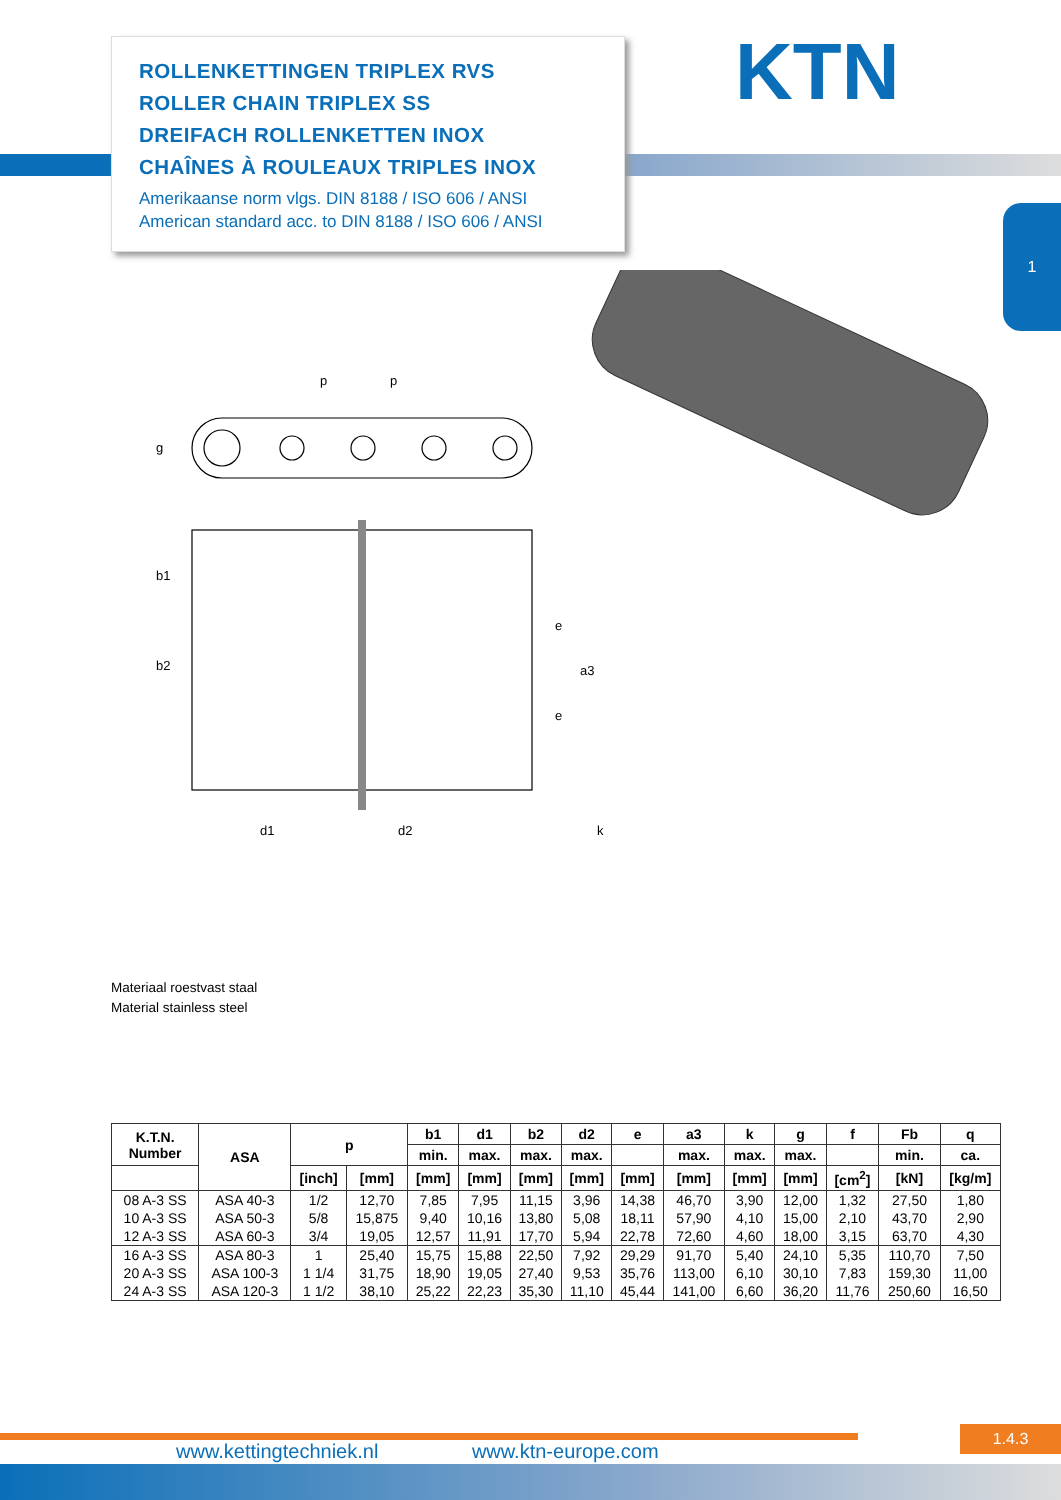ROLLENKETTINGEN TRIPLEX RVS
ROLLER CHAIN TRIPLEX SS
DREIFACH ROLLENKETTEN INOX
CHAÎNES À ROULEAUX TRIPLES INOX
Amerikaanse norm vlgs. DIN 8188 / ISO 606 / ANSI
American standard acc. to DIN 8188 / ISO 606 / ANSI
KTN
1
p
p
g
b1
b2
e
e
a3
d1
d2
k
Materiaal roestvast staal
Material stainless steel
| K.T.N. Number | ASA | p | | b1 | d1 | b2 | d2 | e | a3 | k | g | f | Fb | q |
| --- | --- | --- | --- | --- | --- | --- | --- | --- | --- | --- | --- | --- | --- | --- |
| | | | | min. | max. | max. | max. | | max. | max. | max. | | min. | ca. |
| | | [inch] | [mm] | [mm] | [mm] | [mm] | [mm] | [mm] | [mm] | [mm] | [mm] | [cm<sup>2</sup>] | [kN] | [kg/m] |
| 08 A-3 SS | ASA 40-3 | 1/2 | 12,70 | 7,85 | 7,95 | 11,15 | 3,96 | 14,38 | 46,70 | 3,90 | 12,00 | 1,32 | 27,50 | 1,80 |
| 10 A-3 SS | ASA 50-3 | 5/8 | 15,875 | 9,40 | 10,16 | 13,80 | 5,08 | 18,11 | 57,90 | 4,10 | 15,00 | 2,10 | 43,70 | 2,90 |
| 12 A-3 SS | ASA 60-3 | 3/4 | 19,05 | 12,57 | 11,91 | 17,70 | 5,94 | 22,78 | 72,60 | 4,60 | 18,00 | 3,15 | 63,70 | 4,30 |
| 16 A-3 SS | ASA 80-3 | 1 | 25,40 | 15,75 | 15,88 | 22,50 | 7,92 | 29,29 | 91,70 | 5,40 | 24,10 | 5,35 | 110,70 | 7,50 |
| 20 A-3 SS | ASA 100-3 | 1 1/4 | 31,75 | 18,90 | 19,05 | 27,40 | 9,53 | 35,76 | 113,00 | 6,10 | 30,10 | 7,83 | 159,30 | 11,00 |
| 24 A-3 SS | ASA 120-3 | 1 1/2 | 38,10 | 25,22 | 22,23 | 35,30 | 11,10 | 45,44 | 141,00 | 6,60 | 36,20 | 11,76 | 250,60 | 16,50 |
1.4.3
www.kettingtechniek.nl www.ktn-europe.com